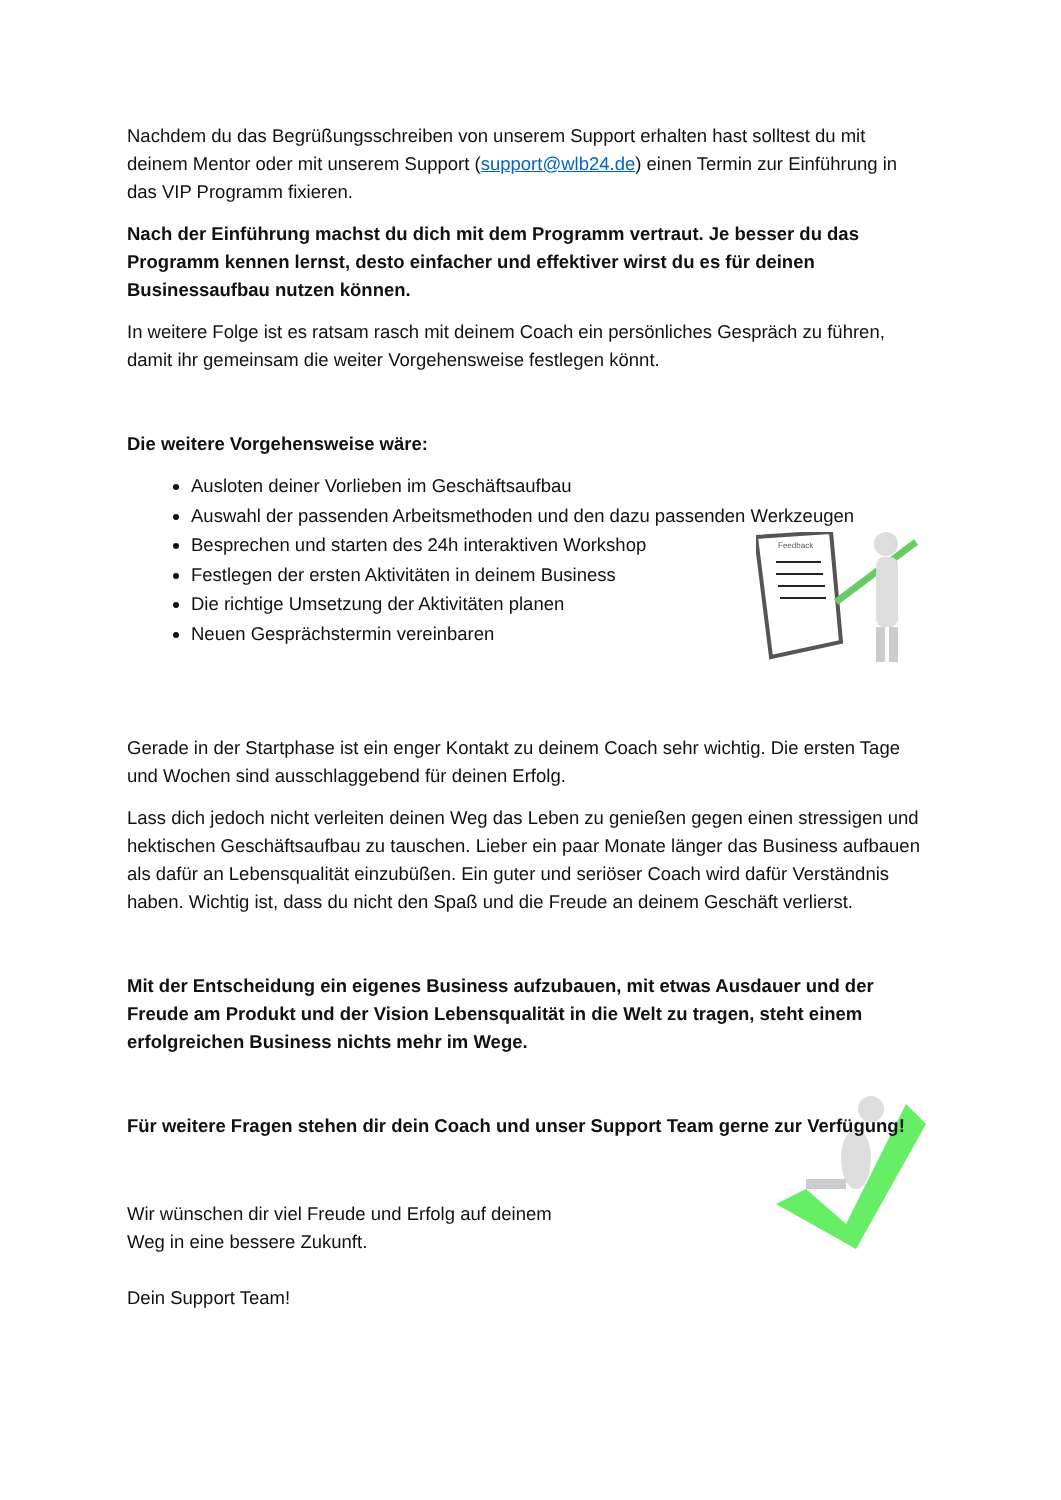Nachdem du das Begrüßungsschreiben von unserem Support erhalten hast solltest du mit deinem Mentor oder mit unserem Support (support@wlb24.de) einen Termin zur Einführung in das VIP Programm fixieren.
Nach der Einführung machst du dich mit dem Programm vertraut. Je besser du das Programm kennen lernst, desto einfacher und effektiver wirst du es für deinen Businessaufbau nutzen können.
In weitere Folge ist es ratsam rasch mit deinem Coach ein persönliches Gespräch zu führen, damit ihr gemeinsam die weiter Vorgehensweise festlegen könnt.
Die weitere Vorgehensweise wäre:
Ausloten deiner Vorlieben im Geschäftsaufbau
Auswahl der passenden Arbeitsmethoden und den dazu passenden Werkzeugen
Besprechen und starten des 24h interaktiven Workshop
Festlegen der ersten Aktivitäten in deinem Business
Die richtige Umsetzung der Aktivitäten planen
Neuen Gesprächstermin vereinbaren
Feedback
Gerade in der Startphase ist ein enger Kontakt zu deinem Coach sehr wichtig. Die ersten Tage und Wochen sind ausschlaggebend für deinen Erfolg.
Lass dich jedoch nicht verleiten deinen Weg das Leben zu genießen gegen einen stressigen und hektischen Geschäftsaufbau zu tauschen. Lieber ein paar Monate länger das Business aufbauen als dafür an Lebensqualität einzubüßen. Ein guter und seriöser Coach wird dafür Verständnis haben. Wichtig ist, dass du nicht den Spaß und die Freude an deinem Geschäft verlierst.
Mit der Entscheidung ein eigenes Business aufzubauen, mit etwas Ausdauer und der Freude am Produkt und der Vision Lebensqualität in die Welt zu tragen, steht einem erfolgreichen Business nichts mehr im Wege.
Für weitere Fragen stehen dir dein Coach und unser Support Team gerne zur Verfügung!
Wir wünschen dir viel Freude und Erfolg auf deinem
Weg in eine bessere Zukunft.
Dein Support Team!